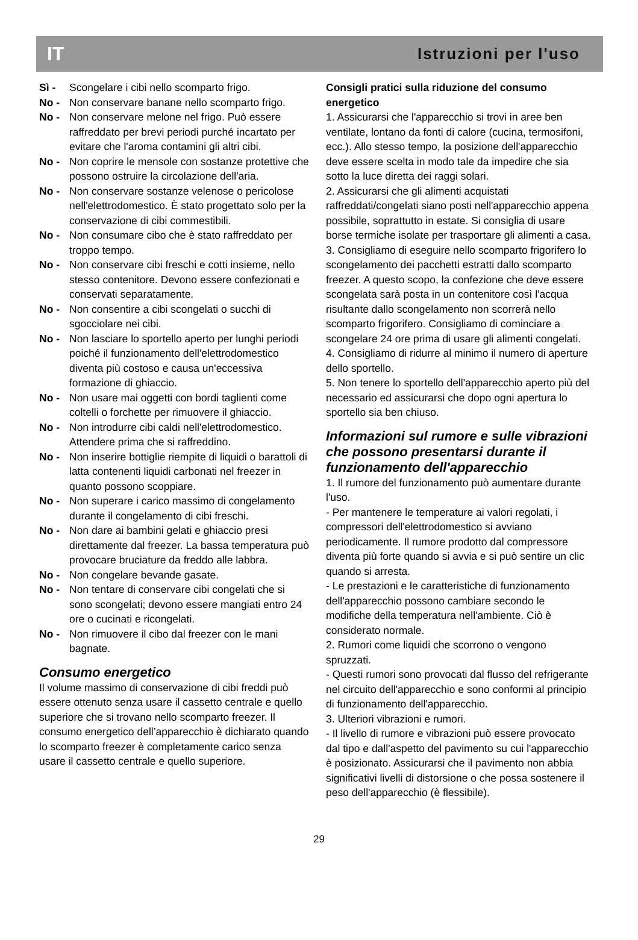IT Istruzioni per l'uso
Sì - Scongelare i cibi nello scomparto frigo.
No - Non conservare banane nello scomparto frigo.
No - Non conservare melone nel frigo. Può essere raffreddato per brevi periodi purché incartato per evitare che l'aroma contamini gli altri cibi.
No - Non coprire le mensole con sostanze protettive che possono ostruire la circolazione dell'aria.
No - Non conservare sostanze velenose o pericolose nell'elettrodomestico. È stato progettato solo per la conservazione di cibi commestibili.
No - Non consumare cibo che è stato raffreddato per troppo tempo.
No - Non conservare cibi freschi e cotti insieme, nello stesso contenitore. Devono essere confezionati e conservati separatamente.
No - Non consentire a cibi scongelati o succhi di sgocciolare nei cibi.
No - Non lasciare lo sportello aperto per lunghi periodi poiché il funzionamento dell'elettrodomestico diventa più costoso e causa un'eccessiva formazione di ghiaccio.
No - Non usare mai oggetti con bordi taglienti come coltelli o forchette per rimuovere il ghiaccio.
No - Non introdurre cibi caldi nell'elettrodomestico. Attendere prima che si raffreddino.
No - Non inserire bottiglie riempite di liquidi o barattoli di latta contenenti liquidi carbonati nel freezer in quanto possono scoppiare.
No - Non superare i carico massimo di congelamento durante il congelamento di cibi freschi.
No - Non dare ai bambini gelati e ghiaccio presi direttamente dal freezer. La bassa temperatura può provocare bruciature da freddo alle labbra.
No - Non congelare bevande gasate.
No - Non tentare di conservare cibi congelati che si sono scongelati; devono essere mangiati entro 24 ore o cucinati e ricongelati.
No - Non rimuovere il cibo dal freezer con le mani bagnate.
Consumo energetico
Il volume massimo di conservazione di cibi freddi può essere ottenuto senza usare il cassetto centrale e quello superiore che si trovano nello scomparto freezer. Il consumo energetico dell’apparecchio è dichiarato quando lo scomparto freezer è completamente carico senza usare il cassetto centrale e quello superiore.
Consigli pratici sulla riduzione del consumo energetico
1. Assicurarsi che l'apparecchio si trovi in aree ben ventilate, lontano da fonti di calore (cucina, termosifoni, ecc.). Allo stesso tempo, la posizione dell'apparecchio deve essere scelta in modo tale da impedire che sia sotto la luce diretta dei raggi solari.
2. Assicurarsi che gli alimenti acquistati raffreddati/congelati siano posti nell'apparecchio appena possibile, soprattutto in estate. Si consiglia di usare borse termiche isolate per trasportare gli alimenti a casa.
3. Consigliamo di eseguire nello scomparto frigorifero lo scongelamento dei pacchetti estratti dallo scomparto freezer. A questo scopo, la confezione che deve essere scongelata sarà posta in un contenitore così l'acqua risultante dallo scongelamento non scorrerà nello scomparto frigorifero. Consigliamo di cominciare a scongelare 24 ore prima di usare gli alimenti congelati.
4. Consigliamo di ridurre al minimo il numero di aperture dello sportello.
5. Non tenere lo sportello dell'apparecchio aperto più del necessario ed assicurarsi che dopo ogni apertura lo sportello sia ben chiuso.
Informazioni sul rumore e sulle vibrazioni che possono presentarsi durante il funzionamento dell'apparecchio
1. Il rumore del funzionamento può aumentare durante l'uso.
- Per mantenere le temperature ai valori regolati, i compressori dell'elettrodomestico si avviano periodicamente. Il rumore prodotto dal compressore diventa più forte quando si avvia e si può sentire un clic quando si arresta.
- Le prestazioni e le caratteristiche di funzionamento dell'apparecchio possono cambiare secondo le modifiche della temperatura nell'ambiente. Ciò è considerato normale.
2. Rumori come liquidi che scorrono o vengono spruzzati.
- Questi rumori sono provocati dal flusso del refrigerante nel circuito dell'apparecchio e sono conformi al principio di funzionamento dell'apparecchio.
3. Ulteriori vibrazioni e rumori.
- Il livello di rumore e vibrazioni può essere provocato dal tipo e dall'aspetto del pavimento su cui l'apparecchio è posizionato. Assicurarsi che il pavimento non abbia significativi livelli di distorsione o che possa sostenere il peso dell'apparecchio (è flessibile).
29